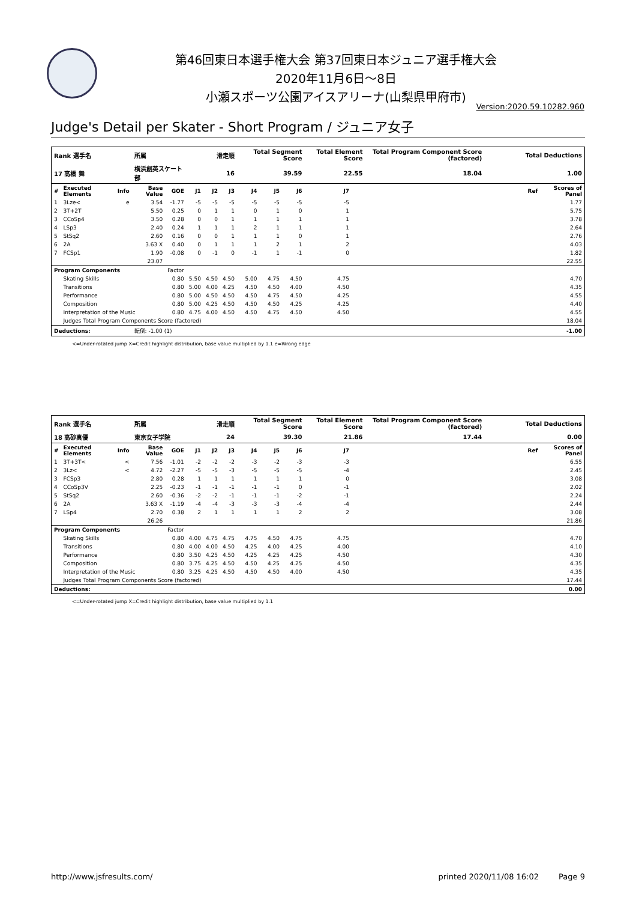第46回東日本選手権大会 第37回東日本ジュニア選手権大会
2020年11月6日～8日
小瀬スポーツ公園アイスアリーナ(山梨県甲府市)
Version:2020.59.10282.960
Judge's Detail per Skater - Short Program / ジュニア女子
| Rank 選手名 | | | 所属 | | 滑走順 | | | Total Segment Score | | | Total Element Score | | Total Program Component Score (factored) | | Total Deductions | |
| --- | --- | --- | --- | --- | --- | --- | --- | --- | --- | --- | --- | --- | --- | --- | --- | --- |
| 17 高橋 舞 | | | 横浜創英スケート部 | | 16 | | | 39.59 | | | 22.55 | | 18.04 | | 1.00 | |
| # | Executed Elements | Info | Base Value | GOE | J1 | J2 | J3 | J4 | J5 | J6 | J7 | | | | Ref | Scores of Panel |
| 1 | 3Lze< | e | 3.54 | -1.77 | -5 | -5 | -5 | -5 | -5 | -5 | -5 | | | | | 1.77 |
| 2 | 3T+2T | | 5.50 | 0.25 | 0 | 1 | 1 | 0 | 1 | 0 | 1 | | | | | 5.75 |
| 3 | CCoSp4 | | 3.50 | 0.28 | 0 | 0 | 1 | 1 | 1 | 1 | 1 | | | | | 3.78 |
| 4 | LSp3 | | 2.40 | 0.24 | 1 | 1 | 1 | 2 | 1 | 1 | 1 | | | | | 2.64 |
| 5 | StSq2 | | 2.60 | 0.16 | 0 | 0 | 1 | 1 | 1 | 0 | 1 | | | | | 2.76 |
| 6 | 2A | | 3.63 X | 0.40 | 0 | 1 | 1 | 1 | 2 | 1 | 2 | | | | | 4.03 |
| 7 | FCSp1 | | 1.90 | -0.08 | 0 | -1 | 0 | -1 | 1 | -1 | 0 | | | | | 1.82 |
| | | | 23.07 | | | | | | | | | | | | | 22.55 |
| Program Components | | | | Factor | | | | | | | | | | | | |
| | Skating Skills | | | 0.80 | 5.50 | 4.50 | 4.50 | 5.00 | 4.75 | 4.50 | 4.75 | | | | | 4.70 |
| | Transitions | | | 0.80 | 5.00 | 4.00 | 4.25 | 4.50 | 4.50 | 4.00 | 4.50 | | | | | 4.35 |
| | Performance | | | 0.80 | 5.00 | 4.50 | 4.50 | 4.50 | 4.75 | 4.50 | 4.25 | | | | | 4.55 |
| | Composition | | | 0.80 | 5.00 | 4.25 | 4.50 | 4.50 | 4.50 | 4.25 | 4.25 | | | | | 4.40 |
| | Interpretation of the Music | | | 0.80 | 4.75 | 4.00 | 4.50 | 4.50 | 4.75 | 4.50 | 4.50 | | | | | 4.55 |
| | Judges Total Program Components Score (factored) | | | | | | | | | | | | | | | 18.04 |
| Deductions: | | | 転倒: -1.00 (1) | | | | | | | | | | | | | -1.00 |
<=Under-rotated jump X=Credit highlight distribution, base value multiplied by 1.1 e=Wrong edge
| Rank 選手名 | | | 所属 | | 滑走順 | | | Total Segment Score | | | Total Element Score | | Total Program Component Score (factored) | | Total Deductions | |
| --- | --- | --- | --- | --- | --- | --- | --- | --- | --- | --- | --- | --- | --- | --- | --- | --- |
| 18 高砂真優 | | | 東京女子学院 | | 24 | | | 39.30 | | | 21.86 | | 17.44 | | 0.00 | |
| # | Executed Elements | Info | Base Value | GOE | J1 | J2 | J3 | J4 | J5 | J6 | J7 | | | | Ref | Scores of Panel |
| 1 | 3T+3T< | < | 7.56 | -1.01 | -2 | -2 | -2 | -3 | -2 | -3 | -3 | | | | | 6.55 |
| 2 | 3Lz< | < | 4.72 | -2.27 | -5 | -5 | -3 | -5 | -5 | -5 | -4 | | | | | 2.45 |
| 3 | FCSp3 | | 2.80 | 0.28 | 1 | 1 | 1 | 1 | 1 | 1 | 0 | | | | | 3.08 |
| 4 | CCoSp3V | | 2.25 | -0.23 | -1 | -1 | -1 | -1 | -1 | 0 | -1 | | | | | 2.02 |
| 5 | StSq2 | | 2.60 | -0.36 | -2 | -2 | -1 | -1 | -1 | -2 | -1 | | | | | 2.24 |
| 6 | 2A | | 3.63 X | -1.19 | -4 | -4 | -3 | -3 | -3 | -4 | -4 | | | | | 2.44 |
| 7 | LSp4 | | 2.70 | 0.38 | 2 | 1 | 1 | 1 | 1 | 2 | 2 | | | | | 3.08 |
| | | | 26.26 | | | | | | | | | | | | | 21.86 |
| Program Components | | | | Factor | | | | | | | | | | | | |
| | Skating Skills | | | 0.80 | 4.00 | 4.75 | 4.75 | 4.75 | 4.50 | 4.75 | 4.75 | | | | | 4.70 |
| | Transitions | | | 0.80 | 4.00 | 4.00 | 4.50 | 4.25 | 4.00 | 4.25 | 4.00 | | | | | 4.10 |
| | Performance | | | 0.80 | 3.50 | 4.25 | 4.50 | 4.25 | 4.25 | 4.25 | 4.50 | | | | | 4.30 |
| | Composition | | | 0.80 | 3.75 | 4.25 | 4.50 | 4.50 | 4.25 | 4.25 | 4.50 | | | | | 4.35 |
| | Interpretation of the Music | | | 0.80 | 3.25 | 4.25 | 4.50 | 4.50 | 4.50 | 4.00 | 4.50 | | | | | 4.35 |
| | Judges Total Program Components Score (factored) | | | | | | | | | | | | | | | 17.44 |
| Deductions: | | | | | | | | | | | | | | | | 0.00 |
<=Under-rotated jump X=Credit highlight distribution, base value multiplied by 1.1
http://www.jsfresults.com/ printed 2020/11/08 16:02 Page 9